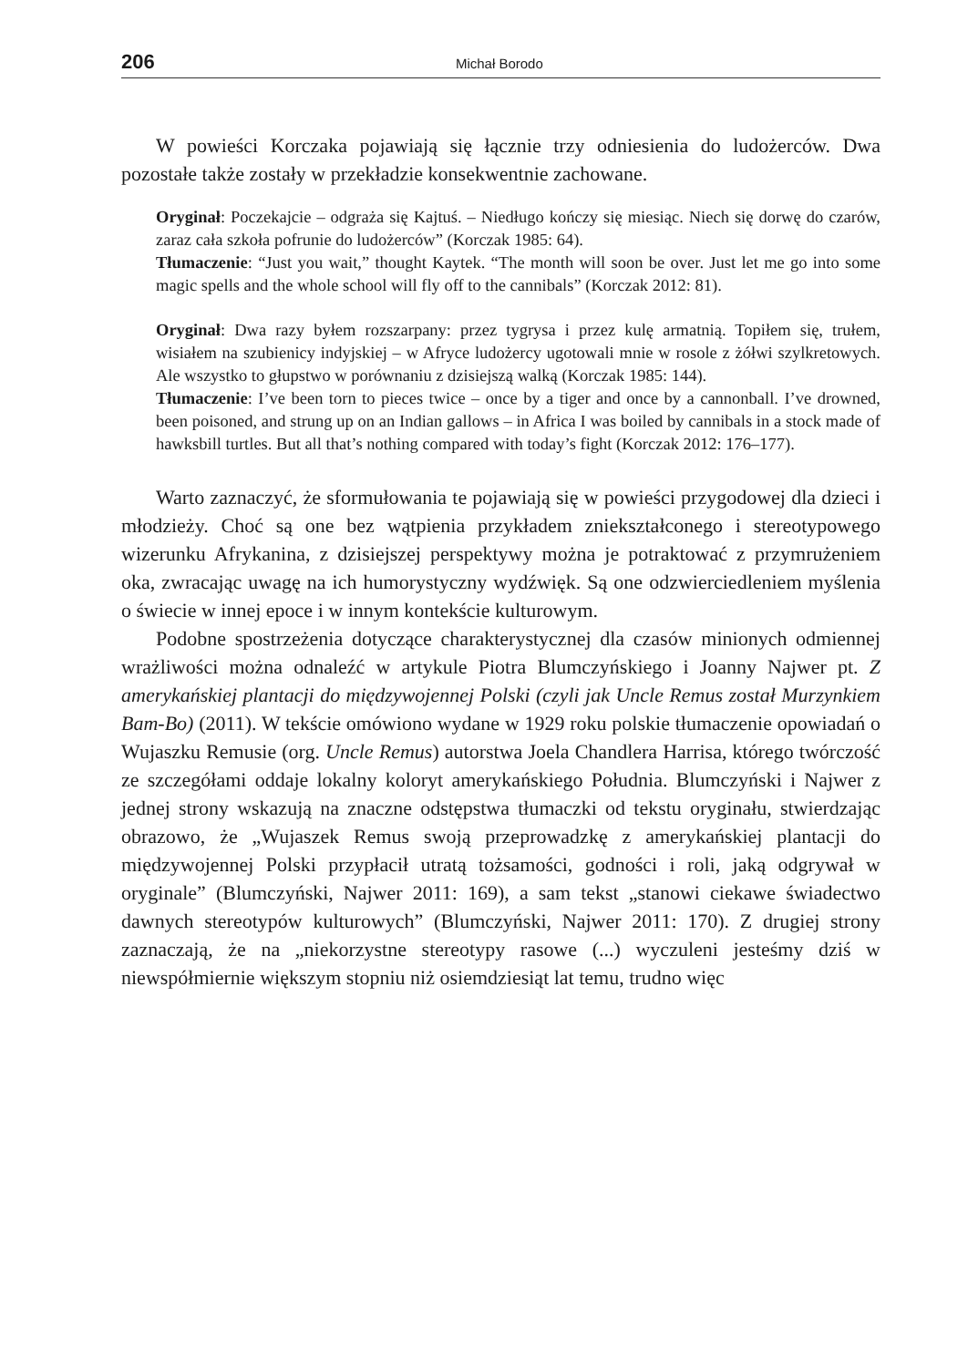206 Michał Borodo
W powieści Korczaka pojawiają się łącznie trzy odniesienia do ludożerców. Dwa pozostałe także zostały w przekładzie konsekwentnie zachowane.
Oryginał: Poczekajcie – odgraża się Kajtuś. – Niedługo kończy się miesiąc. Niech się dorwę do czarów, zaraz cała szkoła pofrunie do ludożerców” (Korczak 1985: 64).
Tłumaczenie: “Just you wait,” thought Kaytek. “The month will soon be over. Just let me go into some magic spells and the whole school will fly off to the cannibals” (Korczak 2012: 81).
Oryginał: Dwa razy byłem rozszarpany: przez tygrysa i przez kulę armatnią. Topiłem się, trułem, wisiałem na szubienicy indyjskiej – w Afryce ludożercy ugotowali mnie w rosole z żółwi szylkretowych. Ale wszystko to głupstwo w porównaniu z dzisiejszą walką (Korczak 1985: 144).
Tłumaczenie: I’ve been torn to pieces twice – once by a tiger and once by a cannonball. I’ve drowned, been poisoned, and strung up on an Indian gallows – in Africa I was boiled by cannibals in a stock made of hawksbill turtles. But all that’s nothing compared with today’s fight (Korczak 2012: 176–177).
Warto zaznaczyć, że sformułowania te pojawiają się w powieści przygodowej dla dzieci i młodzieży. Choć są one bez wątpienia przykładem zniekształconego i stereotypowego wizerunku Afrykanina, z dzisiejszej perspektywy można je potraktować z przymrużeniem oka, zwracając uwagę na ich humorystyczny wydźwięk. Są one odzwierciedleniem myślenia o świecie w innej epoce i w innym kontekście kulturowym.
Podobne spostrzeżenia dotyczące charakterystycznej dla czasów minionych odmiennej wrażliwości można odnaleźć w artykule Piotra Blumczyńskiego i Joanny Najwer pt. Z amerykańskiej plantacji do międzywojennej Polski (czyli jak Uncle Remus został Murzynkiem Bam-Bo) (2011). W tekście omówiono wydane w 1929 roku polskie tłumaczenie opowiadań o Wujaszku Remusie (org. Uncle Remus) autorstwa Joela Chandlera Harrisa, którego twórczość ze szczegółami oddaje lokalny koloryt amerykańskiego Południa. Blumczyński i Najwer z jednej strony wskazują na znaczne odstępstwa tłumaczki od tekstu oryginału, stwierdzając obrazowo, że „Wujaszek Remus swoją przeprowadzkę z amerykańskiej plantacji do międzywojennej Polski przypłacił utratą tożsamości, godności i roli, jaką odgrywał w oryginale” (Blumczyński, Najwer 2011: 169), a sam tekst „stanowi ciekawe świadectwo dawnych stereotypów kulturowych” (Blumczyński, Najwer 2011: 170). Z drugiej strony zaznaczają, że na „niekorzystne stereotypy rasowe (...) wyczuleni jesteśmy dziś w niewspółmiernie większym stopniu niż osiemdziesiąt lat temu, trudno więc